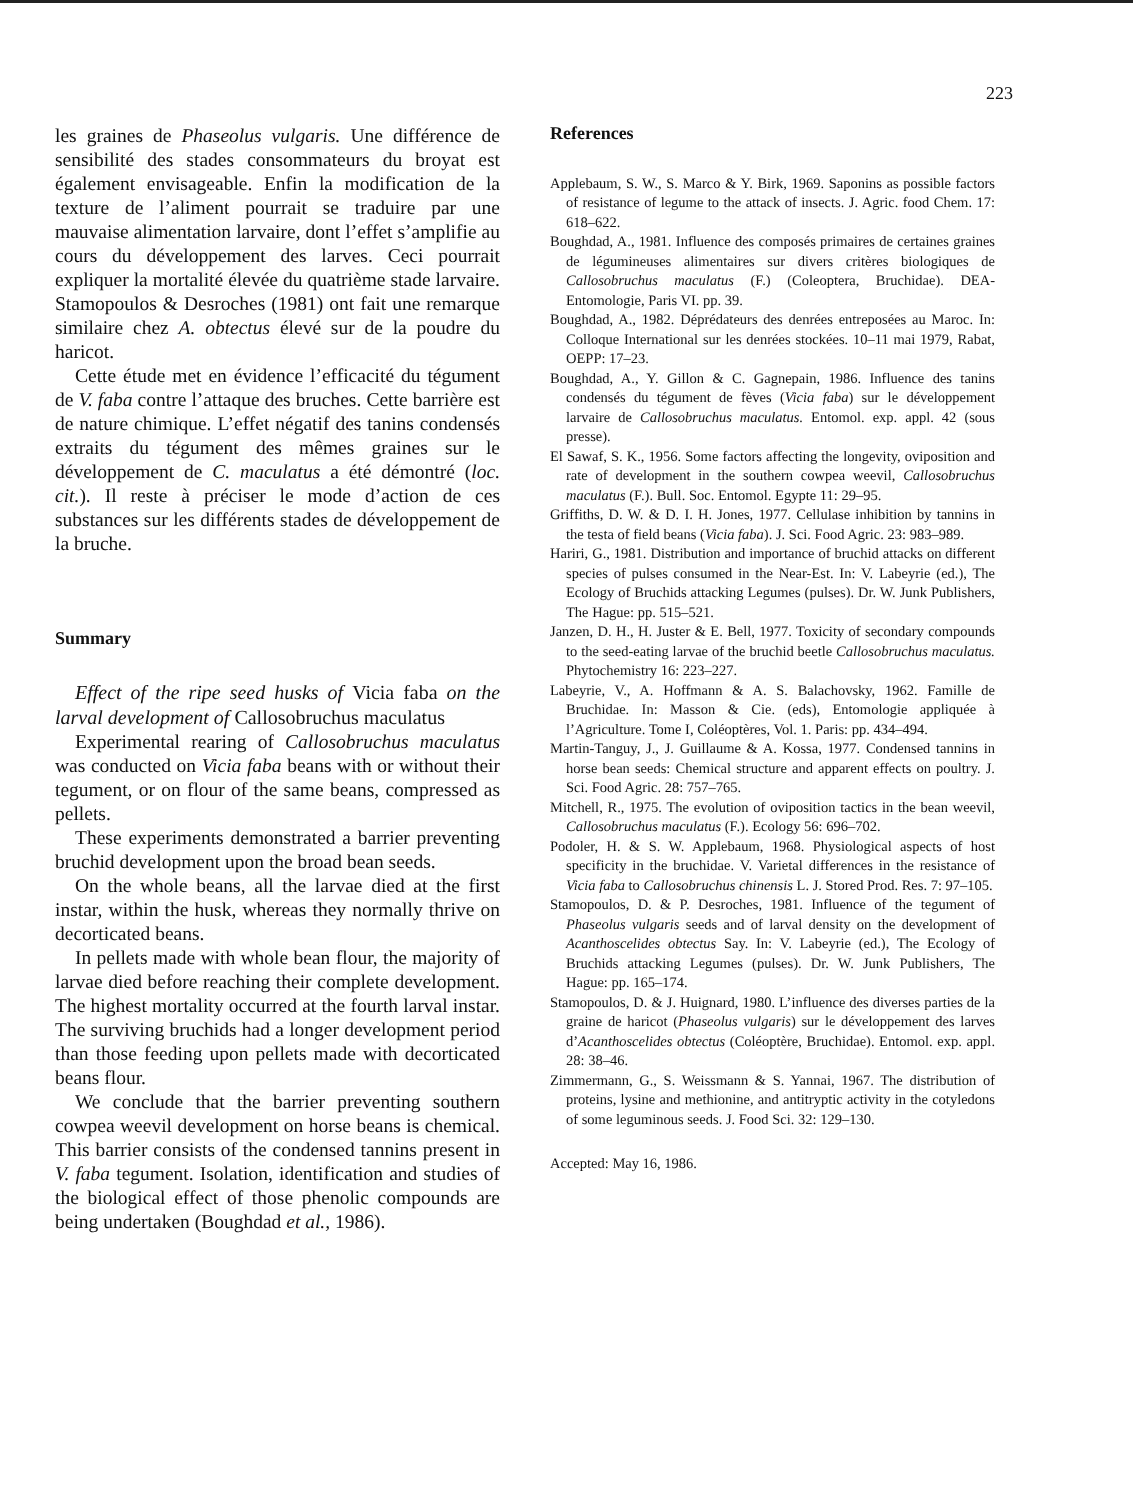223
les graines de Phaseolus vulgaris. Une différence de sensibilité des stades consommateurs du broyat est également envisageable. Enfin la modification de la texture de l’aliment pourrait se traduire par une mauvaise alimentation larvaire, dont l’effet s’amplifie au cours du développement des larves. Ceci pourrait expliquer la mortalité élevée du quatrième stade larvaire. Stamopoulos & Desroches (1981) ont fait une remarque similaire chez A. obtectus élevé sur de la poudre du haricot.
Cette étude met en évidence l’efficacité du tégument de V. faba contre l’attaque des bruches. Cette barrière est de nature chimique. L’effet négatif des tanins condensés extraits du tégument des mêmes graines sur le développement de C. maculatus a été démontré (loc. cit.). Il reste à préciser le mode d’action de ces substances sur les différents stades de développement de la bruche.
Summary
Effect of the ripe seed husks of Vicia faba on the larval development of Callosobruchus maculatus
Experimental rearing of Callosobruchus maculatus was conducted on Vicia faba beans with or without their tegument, or on flour of the same beans, compressed as pellets.
These experiments demonstrated a barrier preventing bruchid development upon the broad bean seeds.
On the whole beans, all the larvae died at the first instar, within the husk, whereas they normally thrive on decorticated beans.
In pellets made with whole bean flour, the majority of larvae died before reaching their complete development. The highest mortality occurred at the fourth larval instar. The surviving bruchids had a longer development period than those feeding upon pellets made with decorticated beans flour.
We conclude that the barrier preventing southern cowpea weevil development on horse beans is chemical. This barrier consists of the condensed tannins present in V. faba tegument. Isolation, identification and studies of the biological effect of those phenolic compounds are being undertaken (Boughdad et al., 1986).
References
Applebaum, S. W., S. Marco & Y. Birk, 1969. Saponins as possible factors of resistance of legume to the attack of insects. J. Agric. food Chem. 17: 618–622.
Boughdad, A., 1981. Influence des composés primaires de certaines graines de légumineuses alimentaires sur divers critères biologiques de Callosobruchus maculatus (F.) (Coleoptera, Bruchidae). DEA-Entomologie, Paris VI. pp. 39.
Boughdad, A., 1982. Déprédateurs des denrées entreposées au Maroc. In: Colloque International sur les denrées stockées. 10–11 mai 1979, Rabat, OEPP: 17–23.
Boughdad, A., Y. Gillon & C. Gagnepain, 1986. Influence des tanins condensés du tégument de fèves (Vicia faba) sur le développement larvaire de Callosobruchus maculatus. Entomol. exp. appl. 42 (sous presse).
El Sawaf, S. K., 1956. Some factors affecting the longevity, oviposition and rate of development in the southern cowpea weevil, Callosobruchus maculatus (F.). Bull. Soc. Entomol. Egypte 11: 29–95.
Griffiths, D. W. & D. I. H. Jones, 1977. Cellulase inhibition by tannins in the testa of field beans (Vicia faba). J. Sci. Food Agric. 23: 983–989.
Hariri, G., 1981. Distribution and importance of bruchid attacks on different species of pulses consumed in the Near-Est. In: V. Labeyrie (ed.), The Ecology of Bruchids attacking Legumes (pulses). Dr. W. Junk Publishers, The Hague: pp. 515–521.
Janzen, D. H., H. Juster & E. Bell, 1977. Toxicity of secondary compounds to the seed-eating larvae of the bruchid beetle Callosobruchus maculatus. Phytochemistry 16: 223–227.
Labeyrie, V., A. Hoffmann & A. S. Balachovsky, 1962. Famille de Bruchidae. In: Masson & Cie. (eds), Entomologie appliquée à l’Agriculture. Tome I, Coléoptères, Vol. 1. Paris: pp. 434–494.
Martin-Tanguy, J., J. Guillaume & A. Kossa, 1977. Condensed tannins in horse bean seeds: Chemical structure and apparent effects on poultry. J. Sci. Food Agric. 28: 757–765.
Mitchell, R., 1975. The evolution of oviposition tactics in the bean weevil, Callosobruchus maculatus (F.). Ecology 56: 696–702.
Podoler, H. & S. W. Applebaum, 1968. Physiological aspects of host specificity in the bruchidae. V. Varietal differences in the resistance of Vicia faba to Callosobruchus chinensis L. J. Stored Prod. Res. 7: 97–105.
Stamopoulos, D. & P. Desroches, 1981. Influence of the tegument of Phaseolus vulgaris seeds and of larval density on the development of Acanthoscelides obtectus Say. In: V. Labeyrie (ed.), The Ecology of Bruchids attacking Legumes (pulses). Dr. W. Junk Publishers, The Hague: pp. 165–174.
Stamopoulos, D. & J. Huignard, 1980. L’influence des diverses parties de la graine de haricot (Phaseolus vulgaris) sur le développement des larves d’Acanthoscelides obtectus (Coléoptère, Bruchidae). Entomol. exp. appl. 28: 38–46.
Zimmermann, G., S. Weissmann & S. Yannai, 1967. The distribution of proteins, lysine and methionine, and antitryptic activity in the cotyledons of some leguminous seeds. J. Food Sci. 32: 129–130.
Accepted: May 16, 1986.